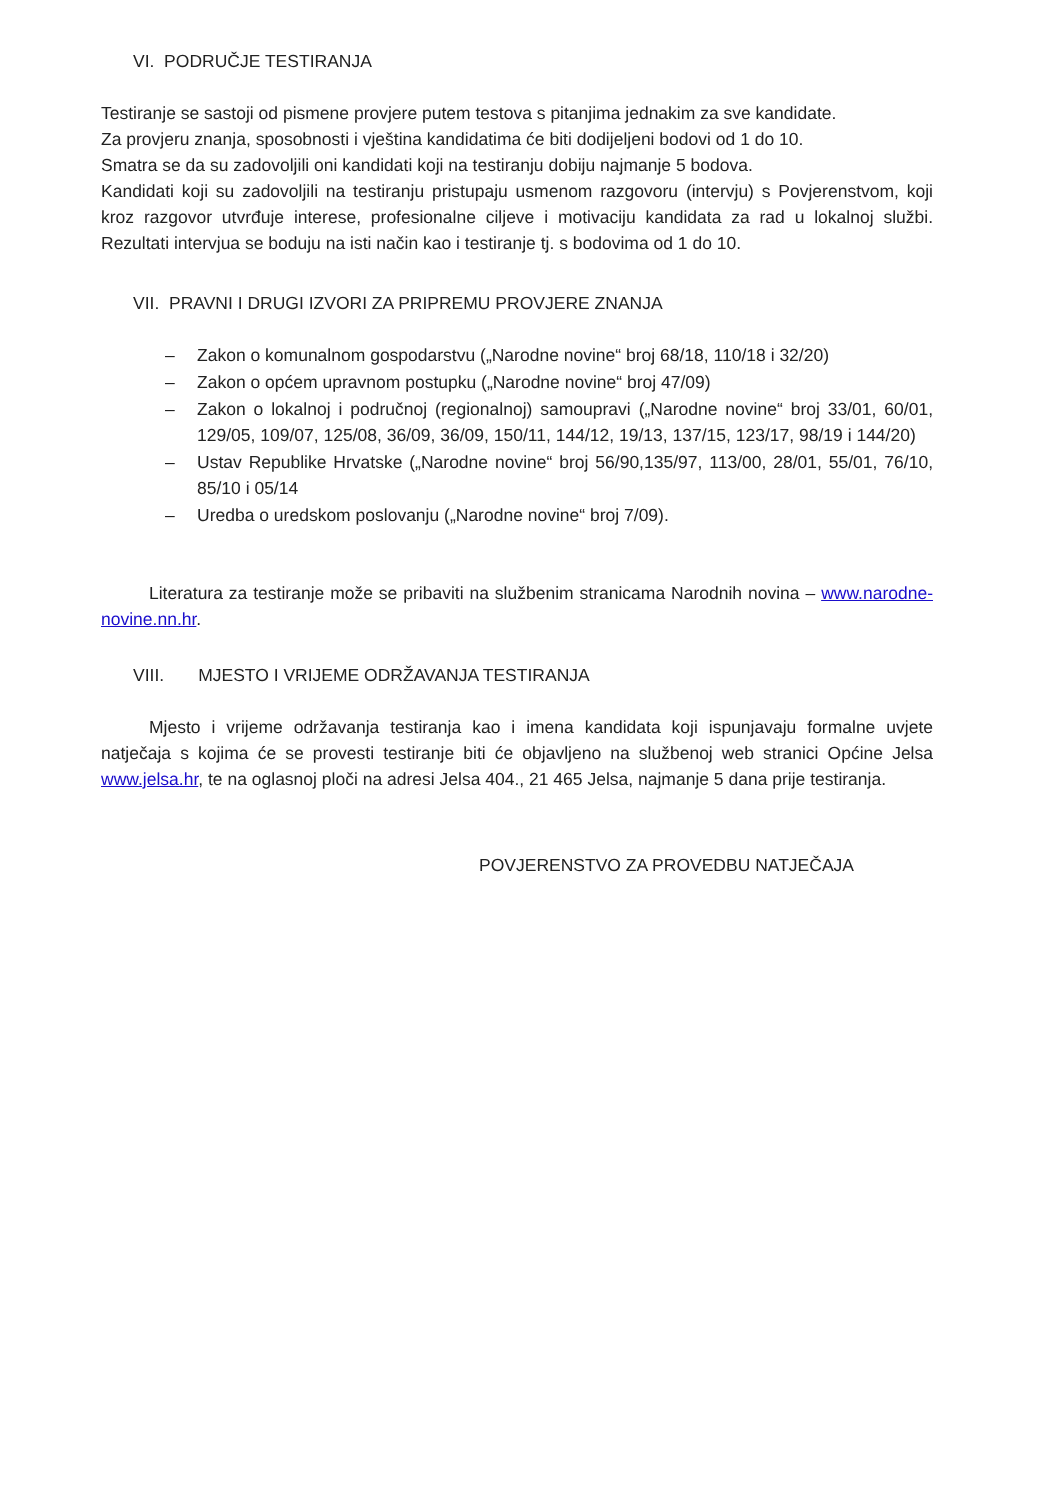VI. PODRUČJE TESTIRANJA
Testiranje se sastoji od pismene provjere putem testova s pitanjima jednakim za sve kandidate.
Za provjeru znanja, sposobnosti i vještina kandidatima će biti dodijeljeni bodovi od 1 do 10.
Smatra se da su zadovoljili oni kandidati koji na testiranju dobiju najmanje 5 bodova.
Kandidati koji su zadovoljili na testiranju pristupaju usmenom razgovoru (intervju) s Povjerenstvom, koji kroz razgovor utvrđuje interese, profesionalne ciljeve i motivaciju kandidata za rad u lokalnoj službi. Rezultati intervjua se boduju na isti način kao i testiranje tj. s bodovima od 1 do 10.
VII. PRAVNI I DRUGI IZVORI ZA PRIPREMU PROVJERE ZNANJA
– Zakon o komunalnom gospodarstvu („Narodne novine“ broj 68/18, 110/18 i 32/20)
– Zakon o općem upravnom postupku („Narodne novine“ broj 47/09)
– Zakon o lokalnoj i područnoj (regionalnoj) samoupravi („Narodne novine“ broj 33/01, 60/01, 129/05, 109/07, 125/08, 36/09, 36/09, 150/11, 144/12, 19/13, 137/15, 123/17, 98/19 i 144/20)
– Ustav Republike Hrvatske („Narodne novine“ broj 56/90,135/97, 113/00, 28/01, 55/01, 76/10, 85/10 i 05/14
– Uredba o uredskom poslovanju („Narodne novine“ broj 7/09).
Literatura za testiranje može se pribaviti na službenim stranicama Narodnih novina – www.narodne-novine.nn.hr.
VIII. MJESTO I VRIJEME ODRŽAVANJA TESTIRANJA
Mjesto i vrijeme održavanja testiranja kao i imena kandidata koji ispunjavaju formalne uvjete natječaja s kojima će se provesti testiranje biti će objavljeno na službenoj web stranici Općine Jelsa www.jelsa.hr, te na oglasnoj ploči na adresi Jelsa 404., 21 465 Jelsa, najmanje 5 dana prije testiranja.
POVJERENSTVO ZA PROVEDBU NATJEČAJA